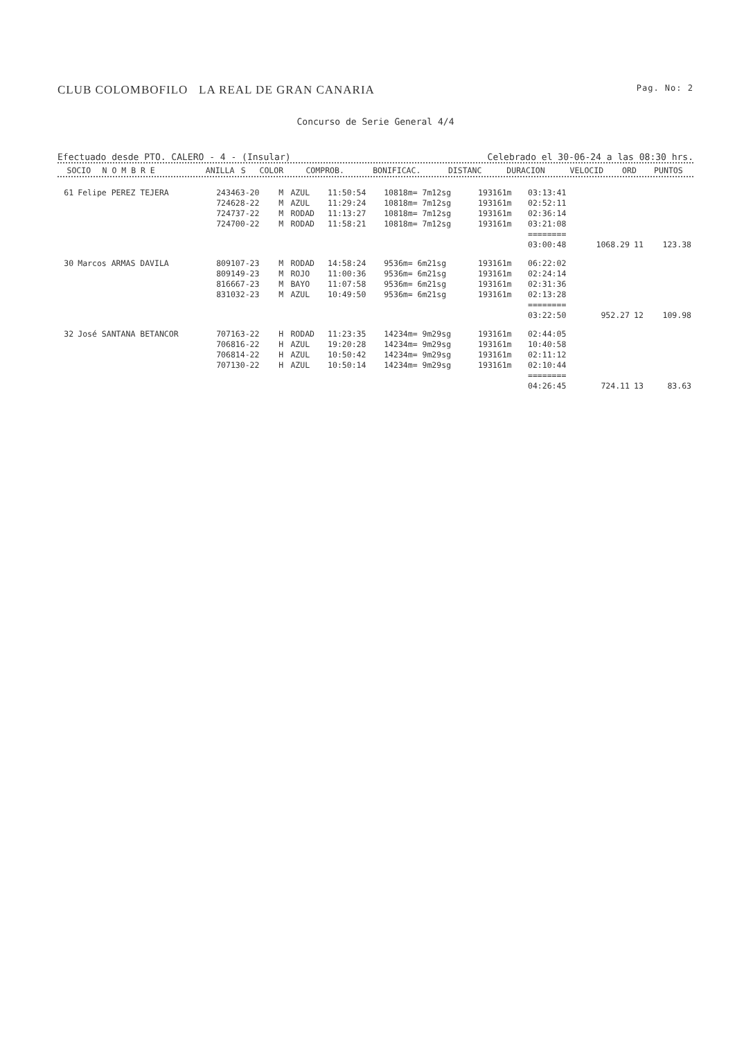CLUB COLOMBOFILO LA REAL DE GRAN CANARIA Pag. No: 2
Concurso de Serie General 4/4
Efectuado desde PTO. CALERO - 4 - (Insular) Celebrado el 30-06-24 a las 08:30 hrs.
| SOCIO | N O M B R E | ANILLA | S | COLOR | COMPROB. | BONIFICAC. | DISTANC | DURACION | VELOCID | ORD | PUNTOS |
| --- | --- | --- | --- | --- | --- | --- | --- | --- | --- | --- | --- |
| 61 | Felipe PEREZ TEJERA | 243463-20 | M | AZUL | 11:50:54 | 10818m= 7m12sg | 193161m | 03:13:41 | | | |
| | | 724628-22 | M | AZUL | 11:29:24 | 10818m= 7m12sg | 193161m | 02:52:11 | | | |
| | | 724737-22 | M | RODAD | 11:13:27 | 10818m= 7m12sg | 193161m | 02:36:14 | | | |
| | | 724700-22 | M | RODAD | 11:58:21 | 10818m= 7m12sg | 193161m | 03:21:08 | | | |
| | | | | | | | | ======== | | | |
| | | | | | | | | 03:00:48 | 1068.29 | 11 | 123.38 |
| 30 | Marcos ARMAS DAVILA | 809107-23 | M | RODAD | 14:58:24 | 9536m= 6m21sg | 193161m | 06:22:02 | | | |
| | | 809149-23 | M | ROJO | 11:00:36 | 9536m= 6m21sg | 193161m | 02:24:14 | | | |
| | | 816667-23 | M | BAYO | 11:07:58 | 9536m= 6m21sg | 193161m | 02:31:36 | | | |
| | | 831032-23 | M | AZUL | 10:49:50 | 9536m= 6m21sg | 193161m | 02:13:28 | | | |
| | | | | | | | | ======== | | | |
| | | | | | | | | 03:22:50 | 952.27 | 12 | 109.98 |
| 32 | José SANTANA BETANCOR | 707163-22 | H | RODAD | 11:23:35 | 14234m= 9m29sg | 193161m | 02:44:05 | | | |
| | | 706816-22 | H | AZUL | 19:20:28 | 14234m= 9m29sg | 193161m | 10:40:58 | | | |
| | | 706814-22 | H | AZUL | 10:50:42 | 14234m= 9m29sg | 193161m | 02:11:12 | | | |
| | | 707130-22 | H | AZUL | 10:50:14 | 14234m= 9m29sg | 193161m | 02:10:44 | | | |
| | | | | | | | | ======== | | | |
| | | | | | | | | 04:26:45 | 724.11 | 13 | 83.63 |